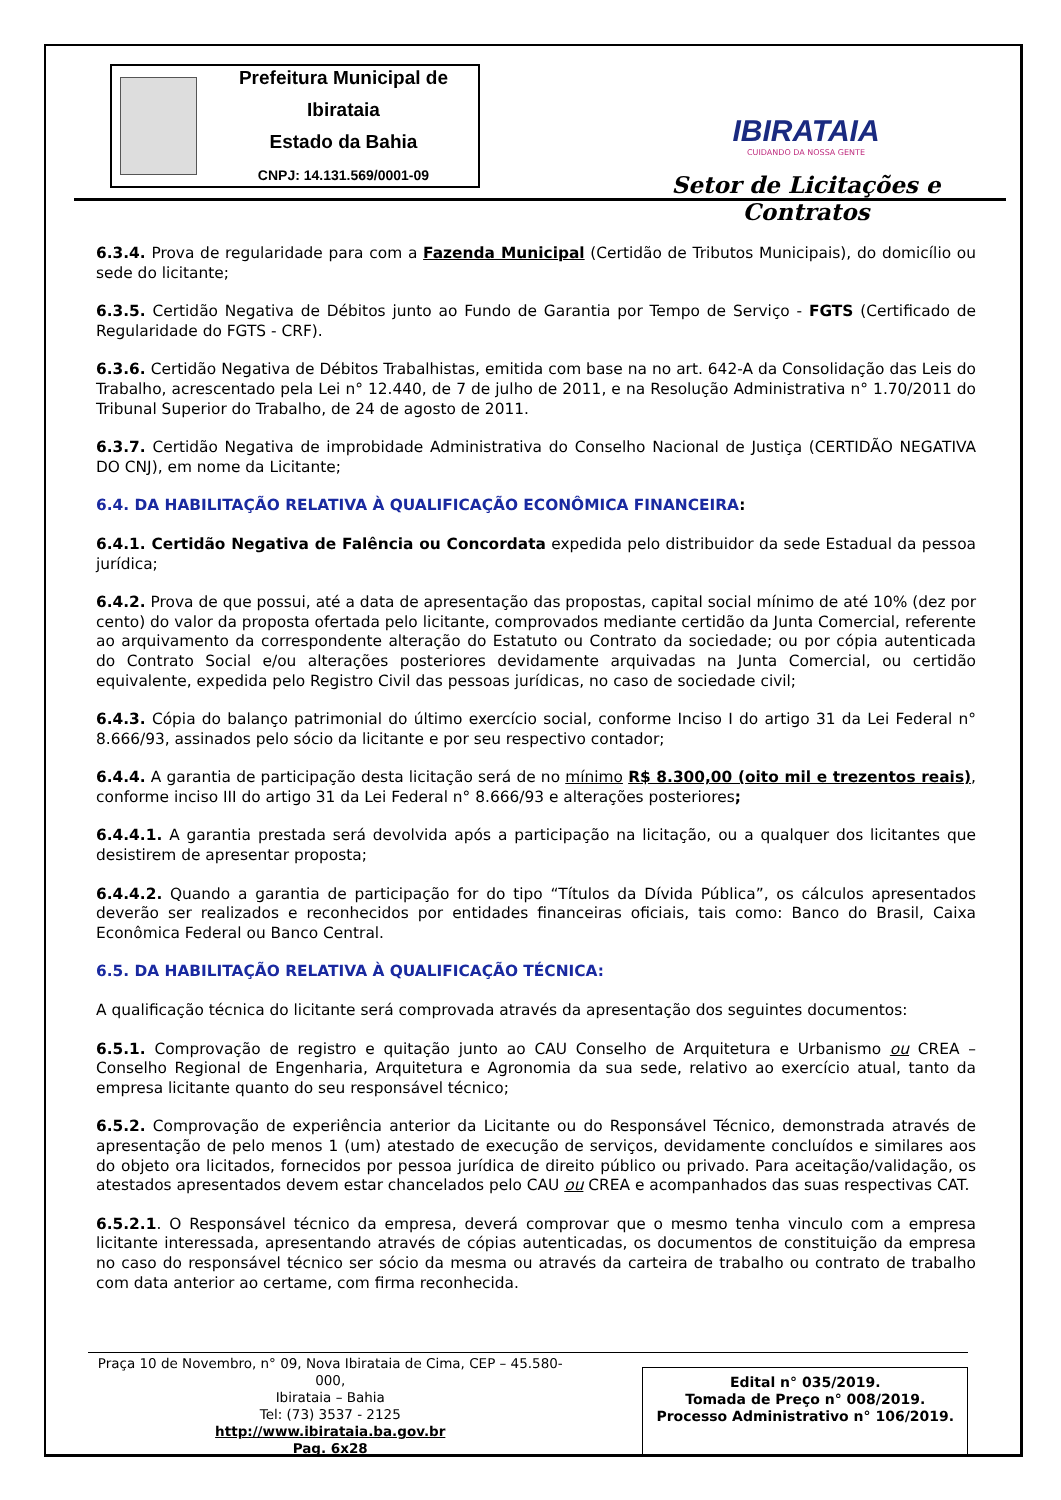Prefeitura Municipal de Ibirataia
Estado da Bahia
CNPJ: 14.131.569/0001-09
IBIRATAIA
CUIDANDO DA NOSSA GENTE
Setor de Licitações e Contratos
6.3.4. Prova de regularidade para com a Fazenda Municipal (Certidão de Tributos Municipais), do domicílio ou sede do licitante;
6.3.5. Certidão Negativa de Débitos junto ao Fundo de Garantia por Tempo de Serviço - FGTS (Certificado de Regularidade do FGTS - CRF).
6.3.6. Certidão Negativa de Débitos Trabalhistas, emitida com base na no art. 642-A da Consolidação das Leis do Trabalho, acrescentado pela Lei n° 12.440, de 7 de julho de 2011, e na Resolução Administrativa n° 1.70/2011 do Tribunal Superior do Trabalho, de 24 de agosto de 2011.
6.3.7. Certidão Negativa de improbidade Administrativa do Conselho Nacional de Justiça (CERTIDÃO NEGATIVA DO CNJ), em nome da Licitante;
6.4. DA HABILITAÇÃO RELATIVA À QUALIFICAÇÃO ECONÔMICA FINANCEIRA:
6.4.1. Certidão Negativa de Falência ou Concordata expedida pelo distribuidor da sede Estadual da pessoa jurídica;
6.4.2. Prova de que possui, até a data de apresentação das propostas, capital social mínimo de até 10% (dez por cento) do valor da proposta ofertada pelo licitante, comprovados mediante certidão da Junta Comercial, referente ao arquivamento da correspondente alteração do Estatuto ou Contrato da sociedade; ou por cópia autenticada do Contrato Social e/ou alterações posteriores devidamente arquivadas na Junta Comercial, ou certidão equivalente, expedida pelo Registro Civil das pessoas jurídicas, no caso de sociedade civil;
6.4.3. Cópia do balanço patrimonial do último exercício social, conforme Inciso I do artigo 31 da Lei Federal n° 8.666/93, assinados pelo sócio da licitante e por seu respectivo contador;
6.4.4. A garantia de participação desta licitação será de no mínimo R$ 8.300,00 (oito mil e trezentos reais), conforme inciso III do artigo 31 da Lei Federal n° 8.666/93 e alterações posteriores;
6.4.4.1. A garantia prestada será devolvida após a participação na licitação, ou a qualquer dos licitantes que desistirem de apresentar proposta;
6.4.4.2. Quando a garantia de participação for do tipo “Títulos da Dívida Pública”, os cálculos apresentados deverão ser realizados e reconhecidos por entidades financeiras oficiais, tais como: Banco do Brasil, Caixa Econômica Federal ou Banco Central.
6.5. DA HABILITAÇÃO RELATIVA À QUALIFICAÇÃO TÉCNICA:
A qualificação técnica do licitante será comprovada através da apresentação dos seguintes documentos:
6.5.1. Comprovação de registro e quitação junto ao CAU Conselho de Arquitetura e Urbanismo ou CREA – Conselho Regional de Engenharia, Arquitetura e Agronomia da sua sede, relativo ao exercício atual, tanto da empresa licitante quanto do seu responsável técnico;
6.5.2. Comprovação de experiência anterior da Licitante ou do Responsável Técnico, demonstrada através de apresentação de pelo menos 1 (um) atestado de execução de serviços, devidamente concluídos e similares aos do objeto ora licitados, fornecidos por pessoa jurídica de direito público ou privado. Para aceitação/validação, os atestados apresentados devem estar chancelados pelo CAU ou CREA e acompanhados das suas respectivas CAT.
6.5.2.1. O Responsável técnico da empresa, deverá comprovar que o mesmo tenha vinculo com a empresa licitante interessada, apresentando através de cópias autenticadas, os documentos de constituição da empresa no caso do responsável técnico ser sócio da mesma ou através da carteira de trabalho ou contrato de trabalho com data anterior ao certame, com firma reconhecida.
Praça 10 de Novembro, n° 09, Nova Ibirataia de Cima, CEP – 45.580-000,
Ibirataia – Bahia
Tel: (73) 3537 - 2125
http://www.ibirataia.ba.gov.br
Pag. 6x28
Edital n° 035/2019.
Tomada de Preço n° 008/2019.
Processo Administrativo n° 106/2019.